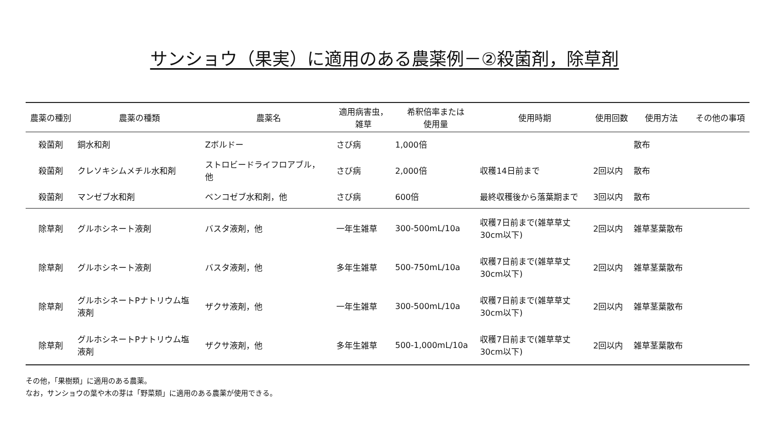サンショウ（果実）に適用のある農薬例－②殺菌剤，除草剤
| 農薬の種別 | 農薬の種類 | 農薬名 | 適用病害虫， 雑草 | 希釈倍率または 使用量 | 使用時期 | 使用回数 | 使用方法 | その他の事項 |
| --- | --- | --- | --- | --- | --- | --- | --- | --- |
| 殺菌剤 | 銅水和剤 | Zボルドー | さび病 | 1,000倍 | | | 散布 | |
| 殺菌剤 | クレソキシムメチル水和剤 | ストロビードライフロアブル， 他 | さび病 | 2,000倍 | 収穫14日前まで | 2回以内 | 散布 | |
| 殺菌剤 | マンゼブ水和剤 | ベンコゼブ水和剤，他 | さび病 | 600倍 | 最終収穫後から落葉期まで | 3回以内 | 散布 | |
| 除草剤 | グルホシネート液剤 | バスタ液剤，他 | 一年生雑草 | 300-500mL/10a | 収穫7日前まで(雑草草丈 30cm以下) | 2回以内 | 雑草茎葉散布 | |
| 除草剤 | グルホシネート液剤 | バスタ液剤，他 | 多年生雑草 | 500-750mL/10a | 収穫7日前まで(雑草草丈 30cm以下) | 2回以内 | 雑草茎葉散布 | |
| 除草剤 | グルホシネートPナトリウム塩 液剤 | ザクサ液剤，他 | 一年生雑草 | 300-500mL/10a | 収穫7日前まで(雑草草丈 30cm以下) | 2回以内 | 雑草茎葉散布 | |
| 除草剤 | グルホシネートPナトリウム塩 液剤 | ザクサ液剤，他 | 多年生雑草 | 500-1,000mL/10a | 収穫7日前まで(雑草草丈 30cm以下) | 2回以内 | 雑草茎葉散布 | |
その他，「果樹類」に適用のある農薬。
なお，サンショウの葉や木の芽は「野菜類」に適用のある農薬が使用できる。